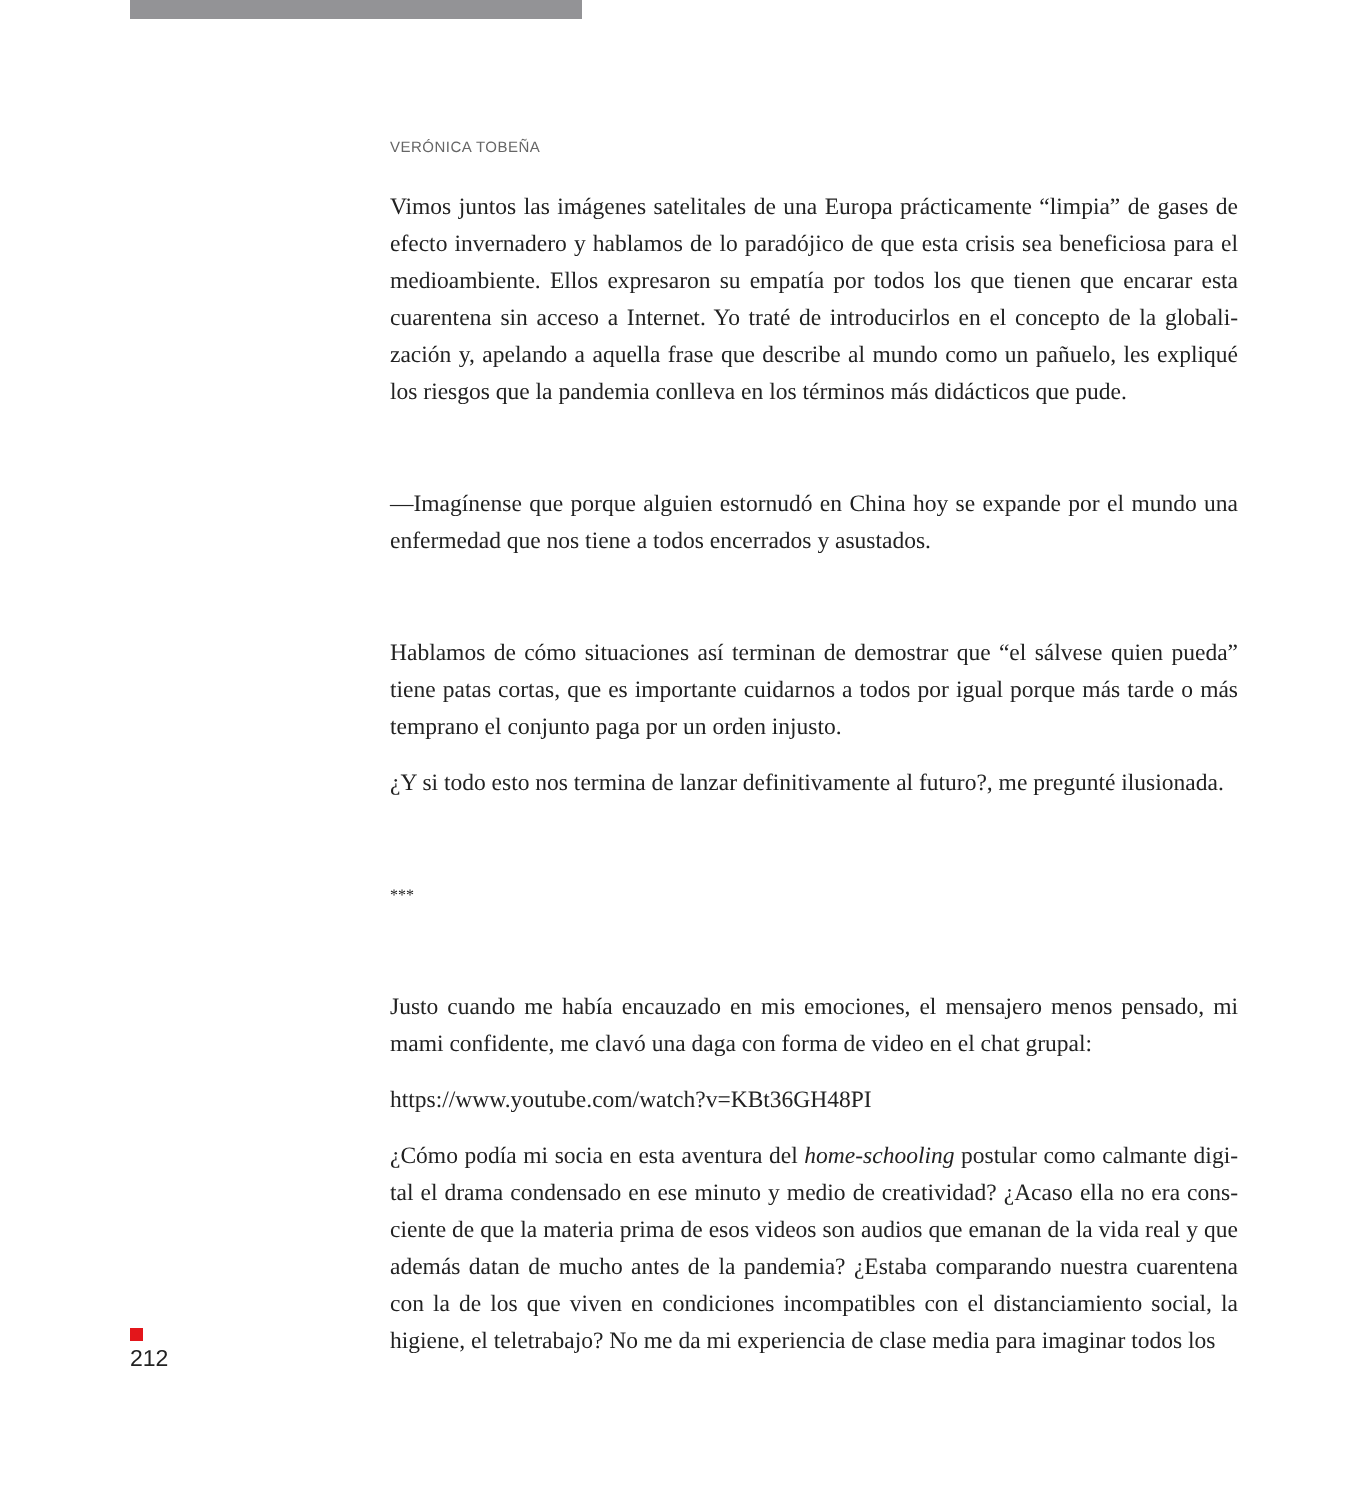VERÓNICA TOBEÑA
Vimos juntos las imágenes satelitales de una Europa prácticamente “limpia” de gases de efecto invernadero y hablamos de lo paradójico de que esta crisis sea beneficiosa para el medioambiente. Ellos expresaron su empatía por todos los que tienen que encarar esta cuarentena sin acceso a Internet. Yo traté de introducirlos en el concepto de la globali-zación y, apelando a aquella frase que describe al mundo como un pañuelo, les expliqué los riesgos que la pandemia conlleva en los términos más didácticos que pude.
—Imagínense que porque alguien estornudó en China hoy se expande por el mundo una enfermedad que nos tiene a todos encerrados y asustados.
Hablamos de cómo situaciones así terminan de demostrar que “el sálvese quien pueda” tiene patas cortas, que es importante cuidarnos a todos por igual porque más tarde o más temprano el conjunto paga por un orden injusto.
¿Y si todo esto nos termina de lanzar definitivamente al futuro?, me pregunté ilusionada.
***
Justo cuando me había encauzado en mis emociones, el mensajero menos pensado, mi mami confidente, me clavó una daga con forma de video en el chat grupal:
https://www.youtube.com/watch?v=KBt36GH48PI
¿Cómo podía mi socia en esta aventura del home-schooling postular como calmante digi-tal el drama condensado en ese minuto y medio de creatividad? ¿Acaso ella no era cons-ciente de que la materia prima de esos videos son audios que emanan de la vida real y que además datan de mucho antes de la pandemia? ¿Estaba comparando nuestra cuarentena con la de los que viven en condiciones incompatibles con el distanciamiento social, la higiene, el teletrabajo? No me da mi experiencia de clase media para imaginar todos los
212